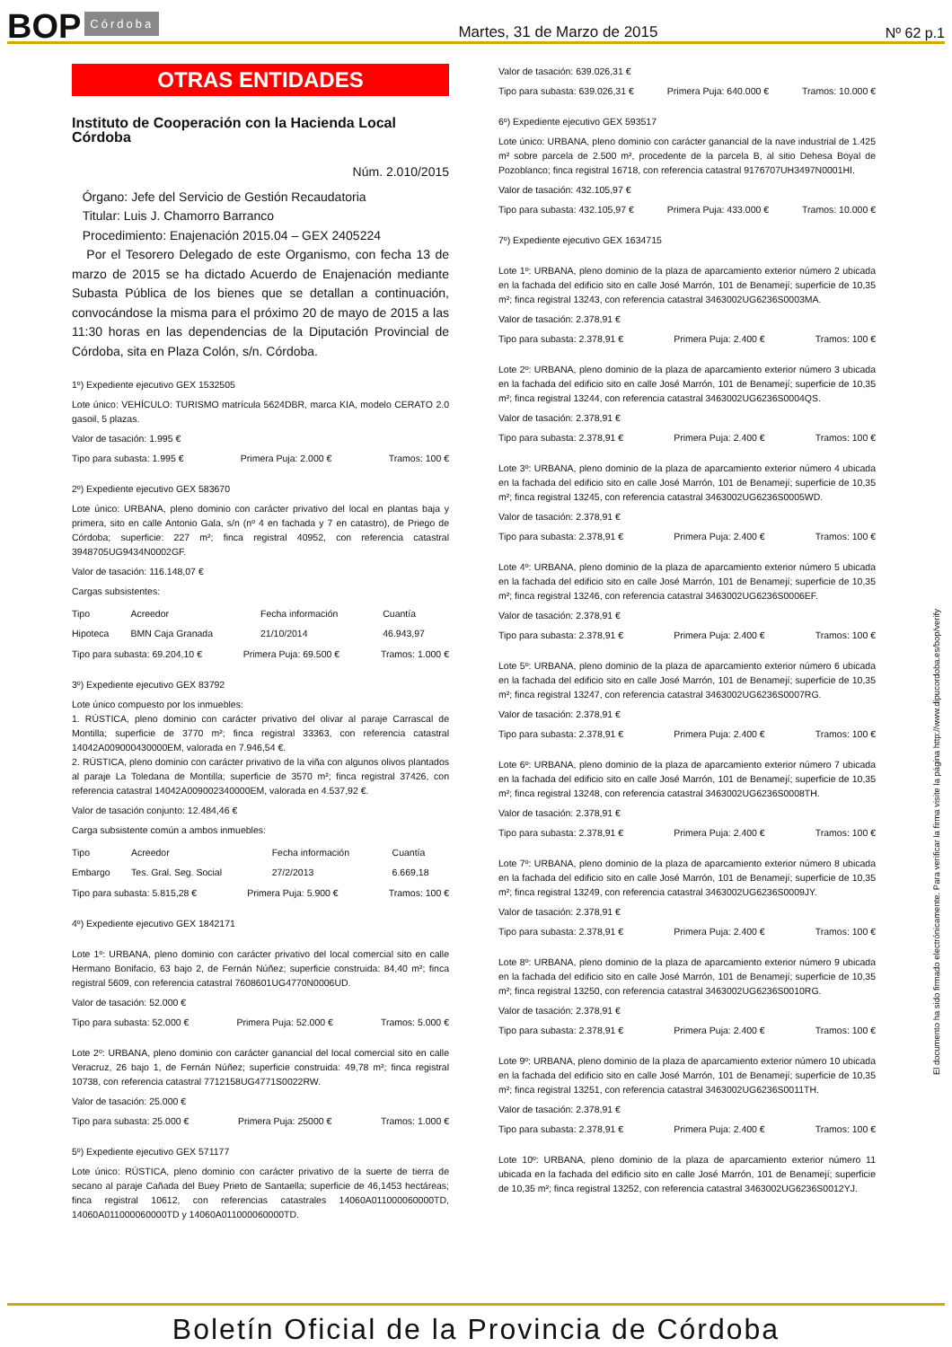BOP Córdoba Martes, 31 de Marzo de 2015 Nº 62 p.1
OTRAS ENTIDADES
Instituto de Cooperación con la Hacienda Local
Córdoba
Núm. 2.010/2015
Órgano: Jefe del Servicio de Gestión Recaudatoria
Titular: Luis J. Chamorro Barranco
Procedimiento: Enajenación 2015.04 – GEX 2405224
Por el Tesorero Delegado de este Organismo, con fecha 13 de marzo de 2015 se ha dictado Acuerdo de Enajenación mediante Subasta Pública de los bienes que se detallan a continuación, convocándose la misma para el próximo 20 de mayo de 2015 a las 11:30 horas en las dependencias de la Diputación Provincial de Córdoba, sita en Plaza Colón, s/n. Córdoba.
1º) Expediente ejecutivo GEX 1532505
Lote único: VEHÍCULO: TURISMO matrícula 5624DBR, marca KIA, modelo CERATO 2.0 gasoil, 5 plazas.
Valor de tasación: 1.995 €
Tipo para subasta: 1.995 € Primera Puja: 2.000 € Tramos: 100 €
2º) Expediente ejecutivo GEX 583670
Lote único: URBANA, pleno dominio con carácter privativo del local en plantas baja y primera, sito en calle Antonio Gala, s/n (nº 4 en fachada y 7 en catastro), de Priego de Córdoba; superficie: 227 m²; finca registral 40952, con referencia catastral 3948705UG9434N0002GF.
Valor de tasación: 116.148,07 €
Cargas subsistentes:
| Tipo | Acreedor | Fecha información | Cuantía |
| --- | --- | --- | --- |
| Hipoteca | BMN Caja Granada | 21/10/2014 | 46.943,97 |
Tipo para subasta: 69.204,10 € Primera Puja: 69.500 € Tramos: 1.000 €
3º) Expediente ejecutivo GEX 83792
Lote único compuesto por los inmuebles:
1. RÚSTICA, pleno dominio con carácter privativo del olivar al paraje Carrascal de Montilla; superficie de 3770 m²; finca registral 33363, con referencia catastral 14042A009000430000EM, valorada en 7.946,54 €.
2. RÚSTICA, pleno dominio con carácter privativo de la viña con algunos olivos plantados al paraje La Toledana de Montilla; superficie de 3570 m²; finca registral 37426, con referencia catastral 14042A009002340000EM, valorada en 4.537,92 €.
Valor de tasación conjunto: 12.484,46 €
Carga subsistente común a ambos inmuebles:
| Tipo | Acreedor | Fecha información | Cuantía |
| --- | --- | --- | --- |
| Embargo | Tes. Gral. Seg. Social | 27/2/2013 | 6.669,18 |
Tipo para subasta: 5.815,28 € Primera Puja: 5.900 € Tramos: 100 €
4º) Expediente ejecutivo GEX 1842171
Lote 1º: URBANA, pleno dominio con carácter privativo del local comercial sito en calle Hermano Bonifacio, 63 bajo 2, de Fernán Núñez; superficie construida: 84,40 m²; finca registral 5609, con referencia catastral 7608601UG4770N0006UD.
Valor de tasación: 52.000 €
Tipo para subasta: 52.000 € Primera Puja: 52.000 € Tramos: 5.000 €
Lote 2º: URBANA, pleno dominio con carácter ganancial del local comercial sito en calle Veracruz, 26 bajo 1, de Fernán Núñez; superficie construida: 49,78 m²; finca registral 10738, con referencia catastral 7712158UG4771S0022RW.
Valor de tasación: 25.000 €
Tipo para subasta: 25.000 € Primera Puja: 25000 € Tramos: 1.000 €
5º) Expediente ejecutivo GEX 571177
Lote único: RÚSTICA, pleno dominio con carácter privativo de la suerte de tierra de secano al paraje Cañada del Buey Prieto de Santaella; superficie de 46,1453 hectáreas; finca registral 10612, con referencias catastrales 14060A011000060000TD, 14060A011000060000TD y 14060A011000060000TD.
Valor de tasación: 639.026,31 €
Tipo para subasta: 639.026,31 € Primera Puja: 640.000 € Tramos: 10.000 €
6º) Expediente ejecutivo GEX 593517
Lote único: URBANA, pleno dominio con carácter ganancial de la nave industrial de 1.425 m² sobre parcela de 2.500 m², procedente de la parcela B, al sitio Dehesa Boyal de Pozoblanco; finca registral 16718, con referencia catastral 9176707UH3497N0001HI.
Valor de tasación: 432.105,97 €
Tipo para subasta: 432.105,97 € Primera Puja: 433.000 € Tramos: 10.000 €
7º) Expediente ejecutivo GEX 1634715
Lote 1º: URBANA, pleno dominio de la plaza de aparcamiento exterior número 2 ubicada en la fachada del edificio sito en calle José Marrón, 101 de Benamejí; superficie de 10,35 m²; finca registral 13243, con referencia catastral 3463002UG6236S0003MA.
Valor de tasación: 2.378,91 €
Tipo para subasta: 2.378,91 € Primera Puja: 2.400 € Tramos: 100 €
Lote 2º: URBANA, pleno dominio de la plaza de aparcamiento exterior número 3 ubicada en la fachada del edificio sito en calle José Marrón, 101 de Benamejí; superficie de 10,35 m²; finca registral 13244, con referencia catastral 3463002UG6236S0004QS.
Valor de tasación: 2.378,91 €
Tipo para subasta: 2.378,91 € Primera Puja: 2.400 € Tramos: 100 €
Lote 3º: URBANA, pleno dominio de la plaza de aparcamiento exterior número 4 ubicada en la fachada del edificio sito en calle José Marrón, 101 de Benamejí; superficie de 10,35 m²; finca registral 13245, con referencia catastral 3463002UG6236S0005WD.
Valor de tasación: 2.378,91 €
Tipo para subasta: 2.378,91 € Primera Puja: 2.400 € Tramos: 100 €
Lote 4º: URBANA, pleno dominio de la plaza de aparcamiento exterior número 5 ubicada en la fachada del edificio sito en calle José Marrón, 101 de Benamejí; superficie de 10,35 m²; finca registral 13246, con referencia catastral 3463002UG6236S0006EF.
Valor de tasación: 2.378,91 €
Tipo para subasta: 2.378,91 € Primera Puja: 2.400 € Tramos: 100 €
Lote 5º: URBANA, pleno dominio de la plaza de aparcamiento exterior número 6 ubicada en la fachada del edificio sito en calle José Marrón, 101 de Benamejí; superficie de 10,35 m²; finca registral 13247, con referencia catastral 3463002UG6236S0007RG.
Valor de tasación: 2.378,91 €
Tipo para subasta: 2.378,91 € Primera Puja: 2.400 € Tramos: 100 €
Lote 6º: URBANA, pleno dominio de la plaza de aparcamiento exterior número 7 ubicada en la fachada del edificio sito en calle José Marrón, 101 de Benamejí; superficie de 10,35 m²; finca registral 13248, con referencia catastral 3463002UG6236S0008TH.
Valor de tasación: 2.378,91 €
Tipo para subasta: 2.378,91 € Primera Puja: 2.400 € Tramos: 100 €
Lote 7º: URBANA, pleno dominio de la plaza de aparcamiento exterior número 8 ubicada en la fachada del edificio sito en calle José Marrón, 101 de Benamejí; superficie de 10,35 m²; finca registral 13249, con referencia catastral 3463002UG6236S0009JY.
Valor de tasación: 2.378,91 €
Tipo para subasta: 2.378,91 € Primera Puja: 2.400 € Tramos: 100 €
Lote 8º: URBANA, pleno dominio de la plaza de aparcamiento exterior número 9 ubicada en la fachada del edificio sito en calle José Marrón, 101 de Benamejí; superficie de 10,35 m²; finca registral 13250, con referencia catastral 3463002UG6236S0010RG.
Valor de tasación: 2.378,91 €
Tipo para subasta: 2.378,91 € Primera Puja: 2.400 € Tramos: 100 €
Lote 9º: URBANA, pleno dominio de la plaza de aparcamiento exterior número 10 ubicada en la fachada del edificio sito en calle José Marrón, 101 de Benamejí; superficie de 10,35 m²; finca registral 13251, con referencia catastral 3463002UG6236S0011TH.
Valor de tasación: 2.378,91 €
Tipo para subasta: 2.378,91 € Primera Puja: 2.400 € Tramos: 100 €
Lote 10º: URBANA, pleno dominio de la plaza de aparcamiento exterior número 11 ubicada en la fachada del edificio sito en calle José Marrón, 101 de Benamejí; superficie de 10,35 m²; finca registral 13252, con referencia catastral 3463002UG6236S0012YJ.
El documento ha sido firmado electrónicamente. Para verificar la firma visite la página http://www.dipucordoba.es/bop/verify
Boletín Oficial de la Provincia de Córdoba